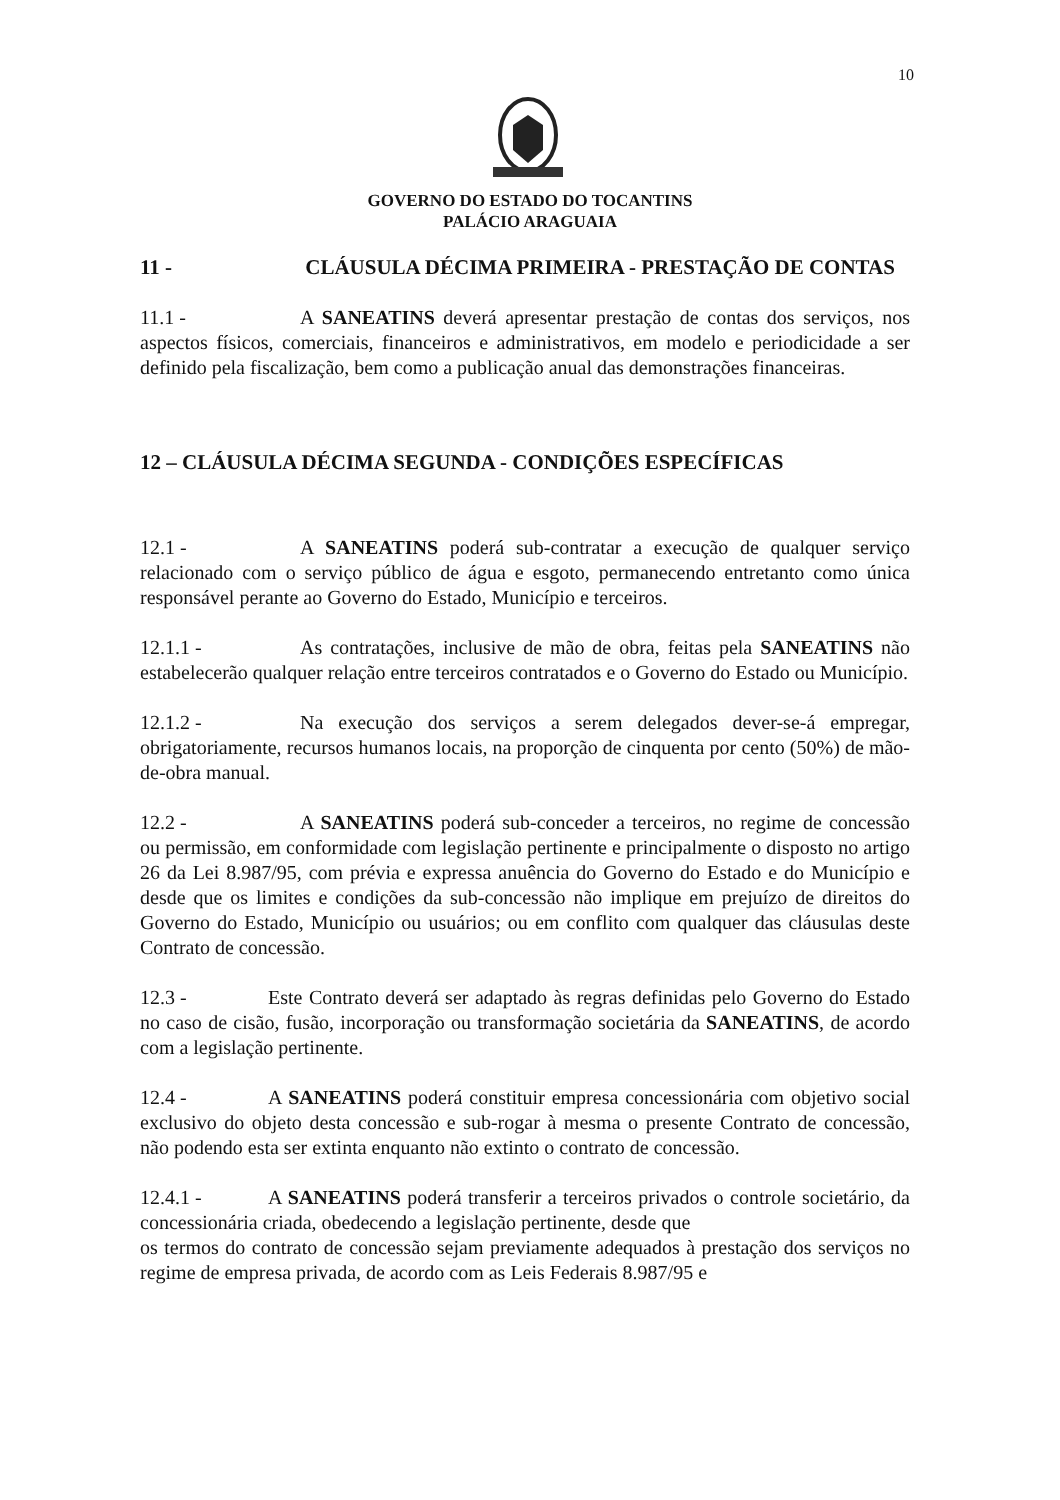10
GOVERNO DO ESTADO DO TOCANTINS
PALÁCIO ARAGUAIA
11 - CLÁUSULA DÉCIMA PRIMEIRA - PRESTAÇÃO DE CONTAS
11.1 - A SANEATINS deverá apresentar prestação de contas dos serviços, nos aspectos físicos, comerciais, financeiros e administrativos, em modelo e periodicidade a ser definido pela fiscalização, bem como a publicação anual das demonstrações financeiras.
12 – CLÁUSULA DÉCIMA SEGUNDA - CONDIÇÕES ESPECÍFICAS
12.1 - A SANEATINS poderá sub-contratar a execução de qualquer serviço relacionado com o serviço público de água e esgoto, permanecendo entretanto como única responsável perante ao Governo do Estado, Município e terceiros.
12.1.1 - As contratações, inclusive de mão de obra, feitas pela SANEATINS não estabelecerão qualquer relação entre terceiros contratados e o Governo do Estado ou Município.
12.1.2 - Na execução dos serviços a serem delegados dever-se-á empregar, obrigatoriamente, recursos humanos locais, na proporção de cinquenta por cento (50%) de mão-de-obra manual.
12.2 - A SANEATINS poderá sub-conceder a terceiros, no regime de concessão ou permissão, em conformidade com legislação pertinente e principalmente o disposto no artigo 26 da Lei 8.987/95, com prévia e expressa anuência do Governo do Estado e do Município e desde que os limites e condições da sub-concessão não implique em prejuízo de direitos do Governo do Estado, Município ou usuários; ou em conflito com qualquer das cláusulas deste Contrato de concessão.
12.3 - Este Contrato deverá ser adaptado às regras definidas pelo Governo do Estado no caso de cisão, fusão, incorporação ou transformação societária da SANEATINS, de acordo com a legislação pertinente.
12.4 - A SANEATINS poderá constituir empresa concessionária com objetivo social exclusivo do objeto desta concessão e sub-rogar à mesma o presente Contrato de concessão, não podendo esta ser extinta enquanto não extinto o contrato de concessão.
12.4.1 - A SANEATINS poderá transferir a terceiros privados o controle societário, da concessionária criada, obedecendo a legislação pertinente, desde que
os termos do contrato de concessão sejam previamente adequados à prestação dos serviços no regime de empresa privada, de acordo com as Leis Federais 8.987/95 e